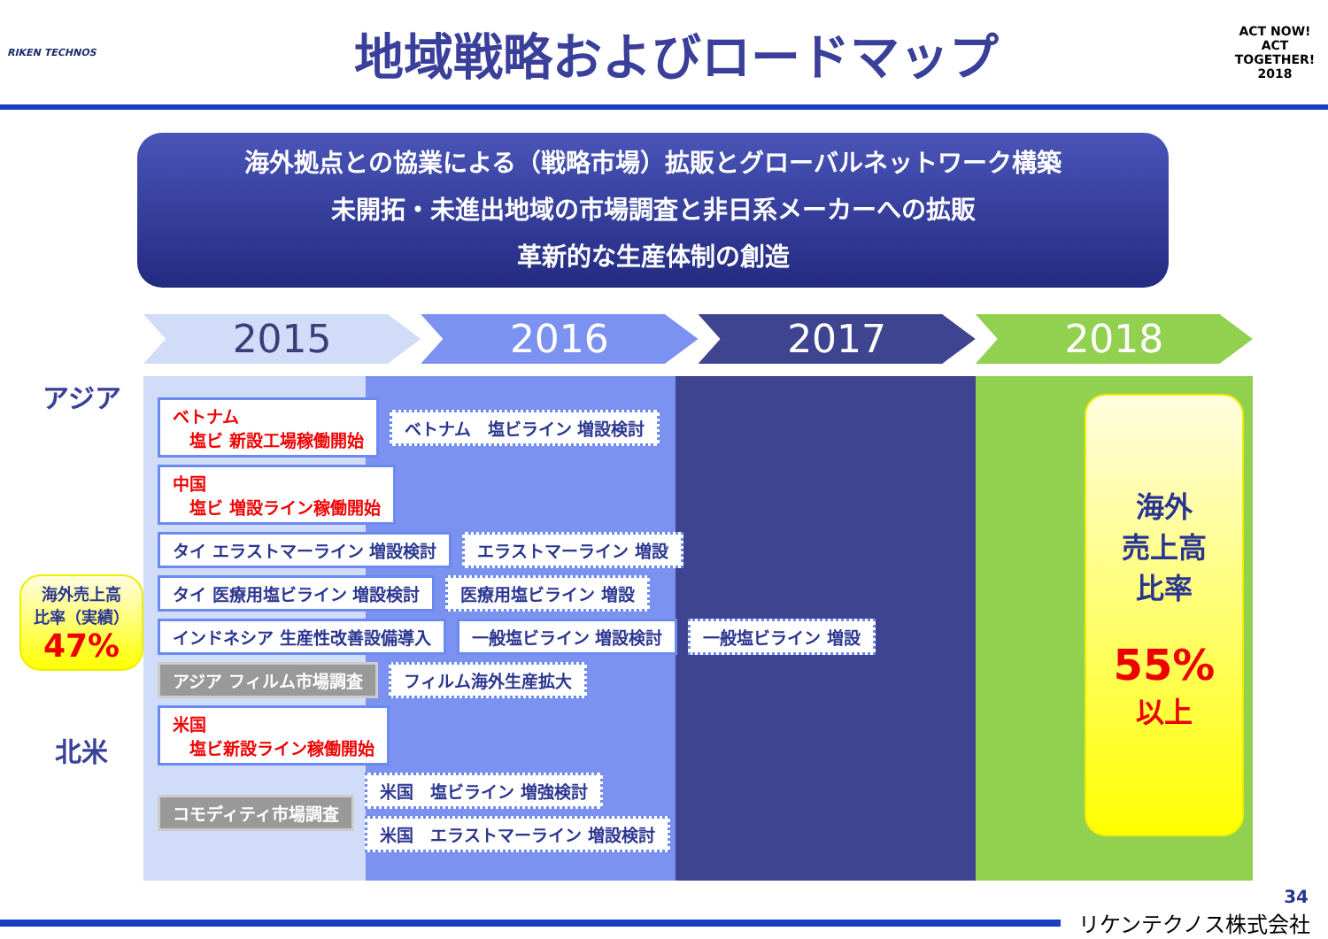RIKEN TECHNOS
地域戦略およびロードマップ
ACT NOW!
ACT TOGETHER!
2018
海外拠点との協業による（戦略市場）拡販とグローバルネットワーク構築
未開拓・未進出地域の市場調査と非日系メーカーへの拡販
革新的な生産体制の創造
2015 2016 2017 2018
アジア
海外売上高
比率（実績）
47%
北米
ベトナム
　塩ビ 新設工場稼働開始
ベトナム　塩ビライン 増設検討
中国
　塩ビ 増設ライン稼働開始
タイ エラストマーライン 増設検討
エラストマーライン 増設
タイ 医療用塩ビライン 増設検討
医療用塩ビライン 増設
インドネシア 生産性改善設備導入
一般塩ビライン 増設検討
一般塩ビライン 増設
アジア フィルム市場調査
フィルム海外生産拡大
米国
　塩ビ新設ライン稼働開始
コモディティ市場調査
米国　塩ビライン 増強検討
米国　エラストマーライン 増設検討
海外
売上高
比率
55%
以上
34
リケンテクノス株式会社